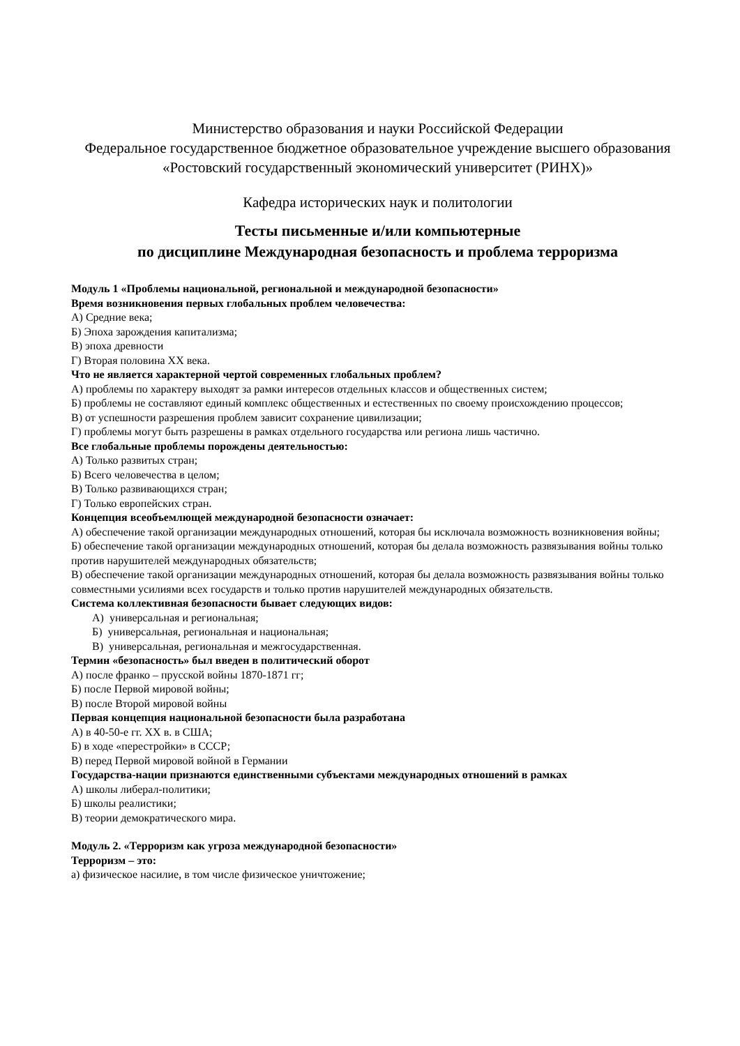Министерство образования и науки Российской Федерации
Федеральное государственное бюджетное образовательное учреждение высшего образования
«Ростовский государственный экономический университет (РИНХ)»
Кафедра исторических наук и политологии
Тесты письменные и/или компьютерные
по дисциплине Международная безопасность и проблема терроризма
Модуль 1 «Проблемы национальной, региональной и международной безопасности»
Время возникновения первых глобальных проблем человечества:
А) Средние века;
Б) Эпоха зарождения капитализма;
В) эпоха древности
Г) Вторая половина XX века.
Что не является характерной чертой современных глобальных проблем?
А) проблемы по характеру выходят за рамки интересов отдельных классов и общественных систем;
Б) проблемы не составляют единый комплекс общественных и естественных по своему происхождению процессов;
В) от успешности разрешения проблем зависит сохранение цивилизации;
Г) проблемы могут быть разрешены в рамках отдельного государства или региона лишь частично.
Все глобальные проблемы порождены деятельностью:
А) Только развитых стран;
Б) Всего человечества в целом;
В) Только развивающихся стран;
Г) Только европейских стран.
Концепция всеобъемлющей международной безопасности означает:
А) обеспечение такой организации международных отношений, которая бы исключала возможность возникновения войны;
Б) обеспечение такой организации международных отношений, которая бы делала возможность развязывания войны только против нарушителей международных обязательств;
В) обеспечение такой организации международных отношений, которая бы делала возможность развязывания войны только совместными усилиями всех государств и только против нарушителей международных обязательств.
Система коллективная безопасности бывает следующих видов:
А) универсальная и региональная;
Б) универсальная, региональная и национальная;
В) универсальная, региональная и межгосударственная.
Термин «безопасность» был введен в политический оборот
А) после франко – прусской войны 1870-1871 гг;
Б) после Первой мировой войны;
В) после Второй мировой войны
Первая концепция национальной безопасности была разработана
А) в 40-50-е гг. XX в. в США;
Б) в ходе «перестройки» в СССР;
В) перед Первой мировой войной в Германии
Государства-нации признаются единственными субъектами международных отношений в рамках
А) школы либерал-политики;
Б) школы реалистики;
В) теории демократического мира.
Модуль 2. «Терроризм как угроза международной безопасности»
Терроризм – это:
а) физическое насилие, в том числе физическое уничтожение;